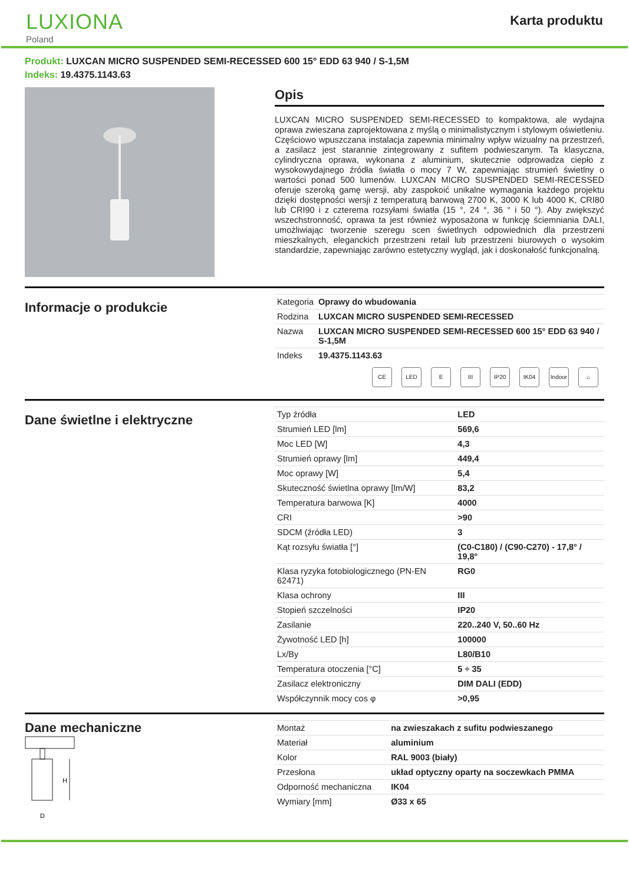LUXIONA
Poland
Karta produktu
Produkt: LUXCAN MICRO SUSPENDED SEMI-RECESSED 600 15° EDD 63 940 / S-1,5M
Indeks: 19.4375.1143.63
Opis
LUXCAN MICRO SUSPENDED SEMI-RECESSED to kompaktowa, ale wydajna oprawa zwieszana zaprojektowana z myślą o minimalistycznym i stylowym oświetleniu. Częściowo wpuszczana instalacja zapewnia minimalny wpływ wizualny na przestrzeń, a zasilacz jest starannie zintegrowany z sufitem podwieszanym. Ta klasyczna, cylindryczna oprawa, wykonana z aluminium, skutecznie odprowadza ciepło z wysokowydajnego źródła światła o mocy 7 W, zapewniając strumień świetlny o wartości ponad 500 lumenów. LUXCAN MICRO SUSPENDED SEMI-RECESSED oferuje szeroką gamę wersji, aby zaspokoić unikalne wymagania każdego projektu dzięki dostępności wersji z temperaturą barwową 2700 K, 3000 K lub 4000 K, CRI80 lub CRI90 i z czterema rozsyłami światła (15 °, 24 °, 36 ° i 50 °). Aby zwiększyć wszechstronność, oprawa ta jest również wyposażona w funkcję ściemniania DALI, umożliwiając tworzenie szeregu scen świetlnych odpowiednich dla przestrzeni mieszkalnych, eleganckich przestrzeni retail lub przestrzeni biurowych o wysokim standardzie, zapewniając zarówno estetyczny wygląd, jak i doskonałość funkcjonalną.
Informacje o produkcie
| Kategoria | Oprawy do wbudowania |
| Rodzina | LUXCAN MICRO SUSPENDED SEMI-RECESSED |
| Nazwa | LUXCAN MICRO SUSPENDED SEMI-RECESSED 600 15° EDD 63 940 / S-1,5M |
| Indeks | 19.4375.1143.63 |
CE LED E III IP20 IK04 Indoor
⌂
Dane świetlne i elektryczne
| Typ źródła | LED |
| Strumień LED [lm] | 569,6 |
| Moc LED [W] | 4,3 |
| Strumień oprawy [lm] | 449,4 |
| Moc oprawy [W] | 5,4 |
| Skuteczność świetlna oprawy [lm/W] | 83,2 |
| Temperatura barwowa [K] | 4000 |
| CRI | >90 |
| SDCM (źródła LED) | 3 |
| Kąt rozsyłu światła [°] | (C0-C180) / (C90-C270) - 17,8° / 19,8° |
| Klasa ryzyka fotobiologicznego (PN-EN 62471) | RG0 |
| Klasa ochrony | III |
| Stopień szczelności | IP20 |
| Zasilanie | 220..240 V, 50..60 Hz |
| Żywotność LED [h] | 100000 |
| Lx/By | L80/B10 |
| Temperatura otoczenia [°C] | 5 ÷ 35 |
| Zasilacz elektroniczny | DIM DALI (EDD) |
| Współczynnik mocy cos φ | >0,95 |
Dane mechaniczne
H
D
| Montaż | na zwieszakach z sufitu podwieszanego |
| Materiał | aluminium |
| Kolor | RAL 9003 (biały) |
| Przesłona | układ optyczny oparty na soczewkach PMMA |
| Odporność mechaniczna | IK04 |
| Wymiary [mm] | Ø33 x 65 |